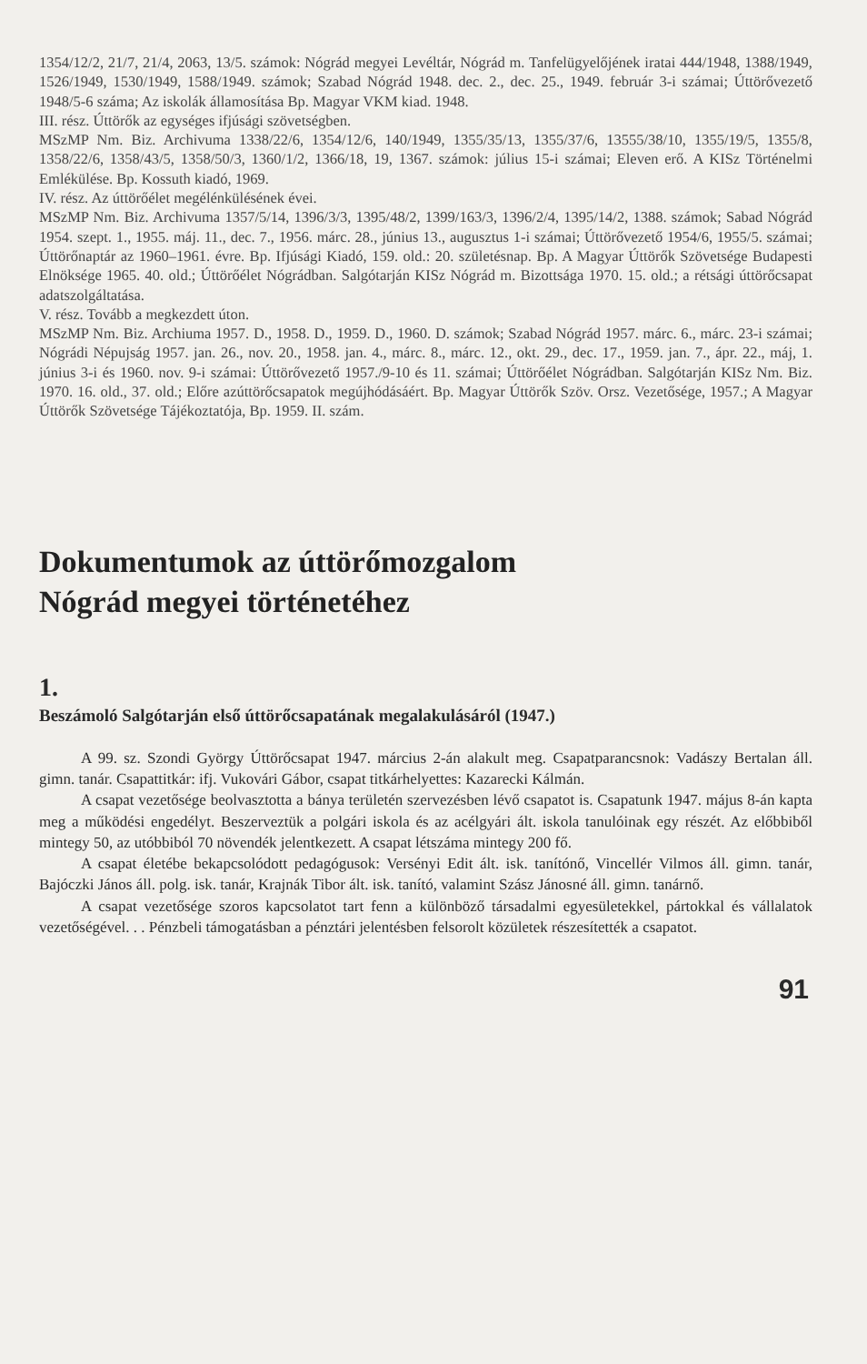1354/12/2, 21/7, 21/4, 2063, 13/5. számok: Nógrád megyei Levéltár, Nógrád m. Tanfelügyelőjének iratai 444/1948, 1388/1949, 1526/1949, 1530/1949, 1588/1949. számok; Szabad Nógrád 1948. dec. 2., dec. 25., 1949. február 3-i számai; Úttörővezető 1948/5-6 száma; Az iskolák államosítása Bp. Magyar VKM kiad. 1948.
III. rész. Úttörők az egységes ifjúsági szövetségben.
MSzMP Nm. Biz. Archivuma 1338/22/6, 1354/12/6, 140/1949, 1355/35/13, 1355/37/6, 13555/38/10, 1355/19/5, 1355/8, 1358/22/6, 1358/43/5, 1358/50/3, 1360/1/2, 1366/18, 19, 1367. számok: július 15-i számai; Eleven erő. A KISz Történelmi Emlékülése. Bp. Kossuth kiadó, 1969.
IV. rész. Az úttörőélet megélénkülésének évei.
MSzMP Nm. Biz. Archivuma 1357/5/14, 1396/3/3, 1395/48/2, 1399/163/3, 1396/2/4, 1395/14/2, 1388. számok; Sabad Nógrád 1954. szept. 1., 1955. máj. 11., dec. 7., 1956. márc. 28., június 13., augusztus 1-i számai; Úttörővezető 1954/6, 1955/5. számai; Úttörőnaptár az 1960–1961. évre. Bp. Ifjúsági Kiadó, 159. old.: 20. születésnap. Bp. A Magyar Úttörők Szövetsége Budapesti Elnöksége 1965. 40. old.; Úttörőélet Nógrádban. Salgótarján KISz Nógrád m. Bizottsága 1970. 15. old.; a rétsági úttörőcsapat adatszolgáltatása.
V. rész. Tovább a megkezdett úton.
MSzMP Nm. Biz. Archiuma 1957. D., 1958. D., 1959. D., 1960. D. számok; Szabad Nógrád 1957. márc. 6., márc. 23-i számai; Nógrádi Népujság 1957. jan. 26., nov. 20., 1958. jan. 4., márc. 8., márc. 12., okt. 29., dec. 17., 1959. jan. 7., ápr. 22., máj, 1. június 3-i és 1960. nov. 9-i számai: Úttörővezető 1957./9-10 és 11. számai; Úttörőélet Nógrádban. Salgótarján KISz Nm. Biz. 1970. 16. old., 37. old.; Előre azúttörőcsapatok megújhódásáért. Bp. Magyar Úttörők Szöv. Orsz. Vezetősége, 1957.; A Magyar Úttörők Szövetsége Tájékoztatója, Bp. 1959. II. szám.
Dokumentumok az úttörőmozgalom
Nógrád megyei történetéhez
1.
Beszámoló Salgótarján első úttörőcsapatának megalakulásáról (1947.)
A 99. sz. Szondi György Úttörőcsapat 1947. március 2-án alakult meg. Csapatparancsnok: Vadászy Bertalan áll. gimn. tanár. Csapattitkár: ifj. Vukovári Gábor, csapat titkárhelyettes: Kazarecki Kálmán.
A csapat vezetősége beolvasztotta a bánya területén szervezésben lévő csapatot is. Csapatunk 1947. május 8-án kapta meg a működési engedélyt. Beszerveztük a polgári iskola és az acélgyári ált. iskola tanulóinak egy részét. Az előbbiből mintegy 50, az utóbbiból 70 növendék jelentkezett. A csapat létszáma mintegy 200 fő.
A csapat életébe bekapcsolódott pedagógusok: Versényi Edit ált. isk. tanítónő, Vincellér Vilmos áll. gimn. tanár, Bajóczki János áll. polg. isk. tanár, Krajnák Tibor ált. isk. tanító, valamint Szász Jánosné áll. gimn. tanárnő.
A csapat vezetősége szoros kapcsolatot tart fenn a különböző társadalmi egyesületekkel, pártokkal és vállalatok vezetőségével. . . Pénzbeli támogatásban a pénztári jelentésben felsorolt közületek részesítették a csapatot.
91